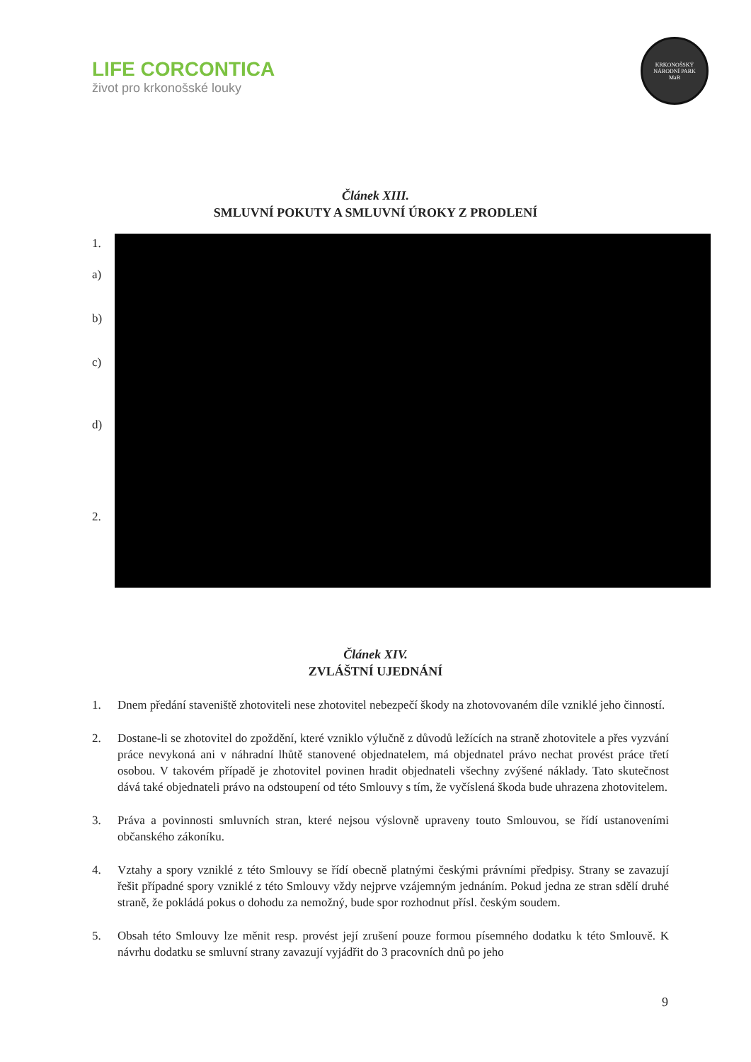LIFE CORCONTICA
život pro krkonošské louky
KRKONOŠSKÝ NÁRODNÍ PARK
MaB
Článek XIII.
SMLUVNÍ POKUTY A SMLUVNÍ ÚROKY Z PRODLENÍ
1.
a)
b)
c)
d)
2.
Článek XIV.
ZVLÁŠTNÍ UJEDNÁNÍ
1. Dnem předání staveniště zhotoviteli nese zhotovitel nebezpečí škody na zhotovovaném díle vzniklé jeho činností.
2. Dostane-li se zhotovitel do zpoždění, které vzniklo výlučně z důvodů ležících na straně zhotovitele a přes vyzvání práce nevykoná ani v náhradní lhůtě stanovené objednatelem, má objednatel právo nechat provést práce třetí osobou. V takovém případě je zhotovitel povinen hradit objednateli všechny zvýšené náklady. Tato skutečnost dává také objednateli právo na odstoupení od této Smlouvy s tím, že vyčíslená škoda bude uhrazena zhotovitelem.
3. Práva a povinnosti smluvních stran, které nejsou výslovně upraveny touto Smlouvou, se řídí ustanoveními občanského zákoníku.
4. Vztahy a spory vzniklé z této Smlouvy se řídí obecně platnými českými právními předpisy. Strany se zavazují řešit případné spory vzniklé z této Smlouvy vždy nejprve vzájemným jednáním. Pokud jedna ze stran sdělí druhé straně, že pokládá pokus o dohodu za nemožný, bude spor rozhodnut přísl. českým soudem.
5. Obsah této Smlouvy lze měnit resp. provést její zrušení pouze formou písemného dodatku k této Smlouvě. K návrhu dodatku se smluvní strany zavazují vyjádřit do 3 pracovních dnů po jeho
9